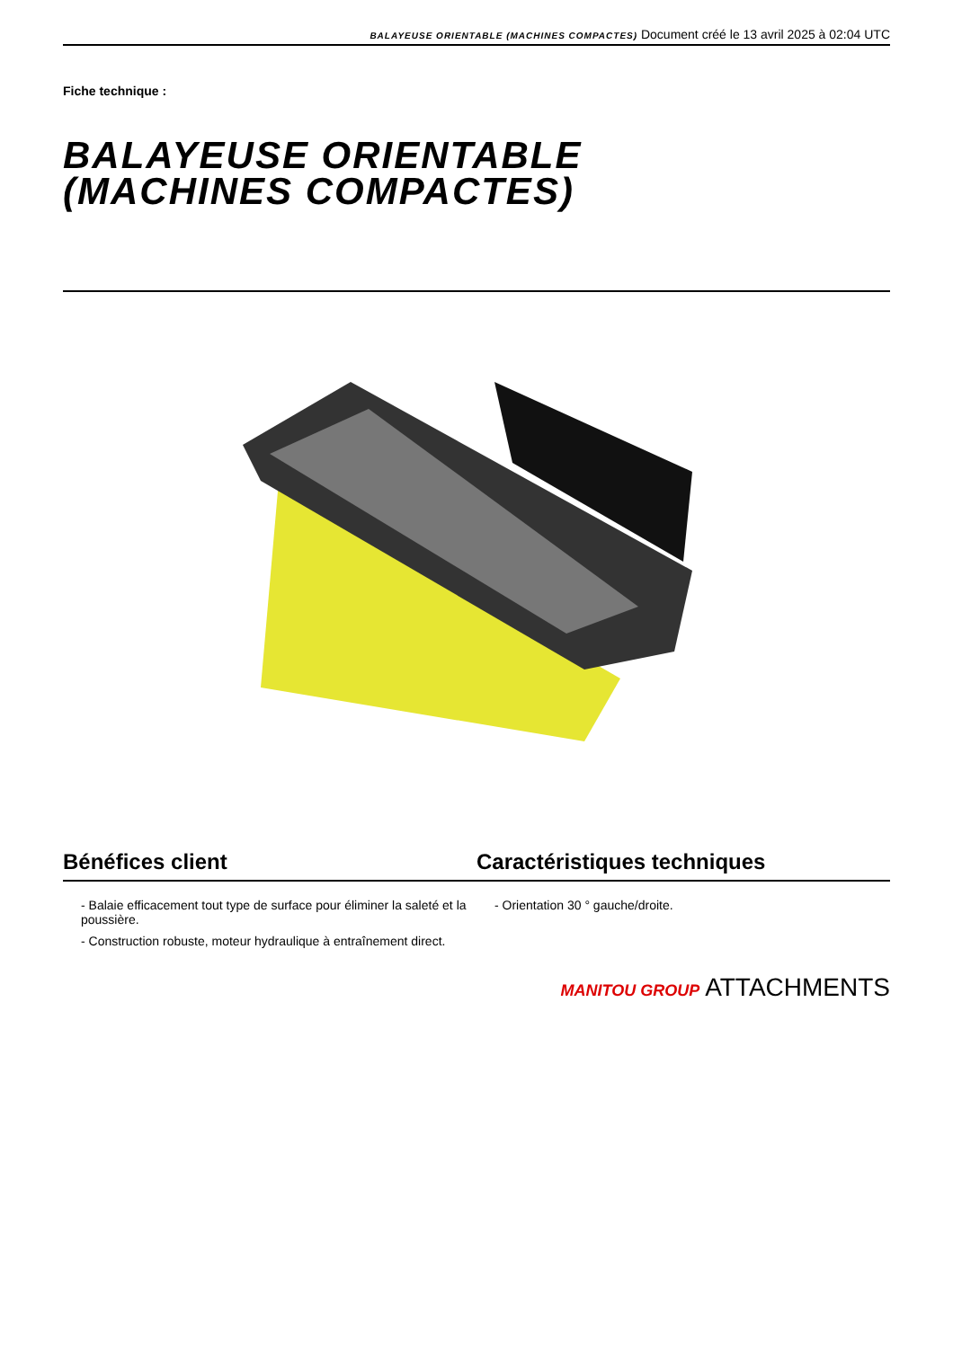BALAYEUSE ORIENTABLE (MACHINES COMPACTES) Document créé le 13 avril 2025 à 02:04 UTC
Fiche technique :
BALAYEUSE ORIENTABLE
(MACHINES COMPACTES)
Bénéfices client Caractéristiques techniques
- Balaie efficacement tout type de surface pour éliminer la saleté et la poussière.
- Construction robuste, moteur hydraulique à entraînement direct.
- Orientation 30 ° gauche/droite.
MANITOU GROUP ATTACHMENTS